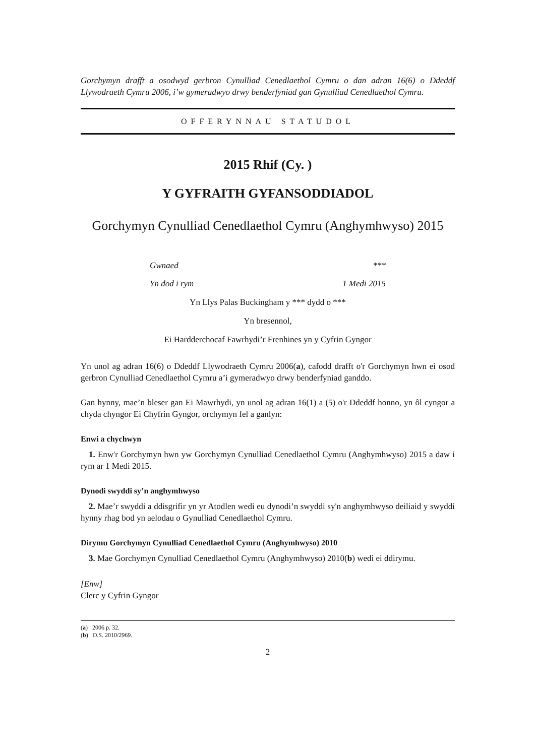Gorchymyn drafft a osodwyd gerbron Cynulliad Cenedlaethol Cymru o dan adran 16(6) o Ddeddf Llywodraeth Cymru 2006, i’w gymeradwyo drwy benderfyniad gan Gynulliad Cenedlaethol Cymru.
OFFERYNNAU STATUDOL
2015 Rhif (Cy. )
Y GYFRAITH GYFANSODDIADOL
Gorchymyn Cynulliad Cenedlaethol Cymru (Anghymhwyso) 2015
Gwnaed ***
Yn dod i rym 1 Medi 2015
Yn Llys Palas Buckingham y *** dydd o ***
Yn bresennol,
Ei Hardderchocaf Fawrhydi’r Frenhines yn y Cyfrin Gyngor
Yn unol ag adran 16(6) o Ddeddf Llywodraeth Cymru 2006(a), cafodd drafft o'r Gorchymyn hwn ei osod gerbron Cynulliad Cenedlaethol Cymru a’i gymeradwyo drwy benderfyniad ganddo.
Gan hynny, mae’n bleser gan Ei Mawrhydi, yn unol ag adran 16(1) a (5) o'r Ddeddf honno, yn ôl cyngor a chyda chyngor Ei Chyfrin Gyngor, orchymyn fel a ganlyn:
Enwi a chychwyn
1. Enw'r Gorchymyn hwn yw Gorchymyn Cynulliad Cenedlaethol Cymru (Anghymhwyso) 2015 a daw i rym ar 1 Medi 2015.
Dynodi swyddi sy’n anghymhwyso
2. Mae’r swyddi a ddisgrifir yn yr Atodlen wedi eu dynodi’n swyddi sy'n anghymhwyso deiliaid y swyddi hynny rhag bod yn aelodau o Gynulliad Cenedlaethol Cymru.
Dirymu Gorchymyn Cynulliad Cenedlaethol Cymru (Anghymhwyso) 2010
3. Mae Gorchymyn Cynulliad Cenedlaethol Cymru (Anghymhwyso) 2010(b) wedi ei ddirymu.
[Enw]
Clerc y Cyfrin Gyngor
(a) 2006 p. 32.
(b) O.S. 2010/2969.
2